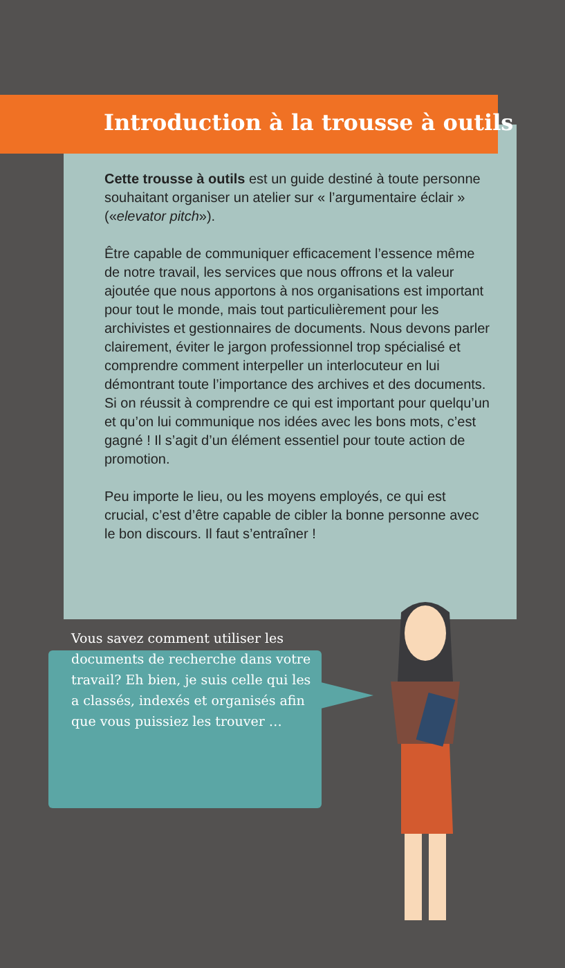Introduction à la trousse à outils
Cette trousse à outils est un guide destiné à toute personne souhaitant organiser un atelier sur « l’argumentaire éclair » («elevator pitch»).
Être capable de communiquer efficacement l’essence même de notre travail, les services que nous offrons et la valeur ajoutée que nous apportons à nos organi­sations est important pour tout le monde, mais tout particulièrement pour les archivistes et gestionnaires de documents. Nous devons parler clairement, éviter le jargon professionnel trop spécialisé et comprendre comment interpeller un interlocuteur en lui démontrant toute l’importance des archives et des documents. Si on réussit à comprendre ce qui est important pour quelqu’un et qu’on lui communique nos idées avec les bons mots, c’est gagné ! Il s’agit d’un élément essentiel pour toute action de promotion.
Peu importe le lieu, ou les moyens employés, ce qui est crucial, c’est d’être capable de cibler la bonne personne avec le bon discours. Il faut s’entraîner !
Vous savez comment utiliser les documents de recherche dans votre travail? Eh bien, je suis celle qui les a classés, indexés et organisés afin que vous puissiez les trouver …